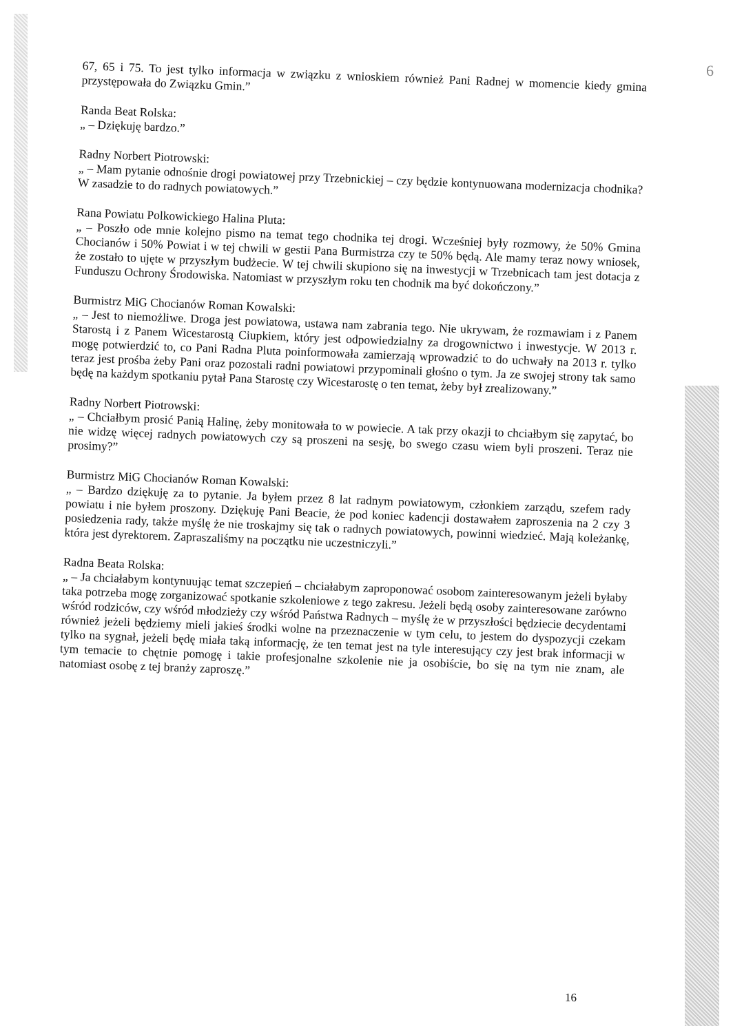6
67, 65 i 75. To jest tylko informacja w związku z wnioskiem również Pani Radnej w momencie kiedy gmina przystępowała do Związku Gmin.”
Randa Beat Rolska:
„ – Dziękuję bardzo.”
Radny Norbert Piotrowski:
„ – Mam pytanie odnośnie drogi powiatowej przy Trzebnickiej – czy będzie kontynuowana modernizacja chodnika? W zasadzie to do radnych powiatowych.”
Rana Powiatu Polkowickiego Halina Pluta:
„ – Poszło ode mnie kolejno pismo na temat tego chodnika tej drogi. Wcześniej były rozmowy, że 50% Gmina Chocianów i 50% Powiat i w tej chwili w gestii Pana Burmistrza czy te 50% będą. Ale mamy teraz nowy wniosek, że zostało to ujęte w przyszłym budżecie. W tej chwili skupiono się na inwestycji w Trzebnicach tam jest dotacja z Funduszu Ochrony Środowiska. Natomiast w przyszłym roku ten chodnik ma być dokończony.”
Burmistrz MiG Chocianów Roman Kowalski:
„ – Jest to niemożliwe. Droga jest powiatowa, ustawa nam zabrania tego. Nie ukrywam, że rozmawiam i z Panem Starostą i z Panem Wicestarostą Ciupkiem, który jest odpowiedzialny za drogownictwo i inwestycje. W 2013 r. mogę potwierdzić to, co Pani Radna Pluta poinformowała zamierzają wprowadzić to do uchwały na 2013 r. tylko teraz jest prośba żeby Pani oraz pozostali radni powiatowi przypominali głośno o tym. Ja ze swojej strony tak samo będę na każdym spotkaniu pytał Pana Starostę czy Wicestarostę o ten temat, żeby był zrealizowany.”
Radny Norbert Piotrowski:
„ – Chciałbym prosić Panią Halinę, żeby monitowała to w powiecie. A tak przy okazji to chciałbym się zapytać, bo nie widzę więcej radnych powiatowych czy są proszeni na sesję, bo swego czasu wiem byli proszeni. Teraz nie prosimy?”
Burmistrz MiG Chocianów Roman Kowalski:
„ – Bardzo dziękuję za to pytanie. Ja byłem przez 8 lat radnym powiatowym, członkiem zarządu, szefem rady powiatu i nie byłem proszony. Dziękuję Pani Beacie, że pod koniec kadencji dostawałem zaproszenia na 2 czy 3 posiedzenia rady, także myślę że nie troskajmy się tak o radnych powiatowych, powinni wiedzieć. Mają koleżankę, która jest dyrektorem. Zapraszaliśmy na początku nie uczestniczyli.”
Radna Beata Rolska:
„ – Ja chciałabym kontynuując temat szczepień – chciałabym zaproponować osobom zainteresowanym jeżeli byłaby taka potrzeba mogę zorganizować spotkanie szkoleniowe z tego zakresu. Jeżeli będą osoby zainteresowane zarówno wśród rodziców, czy wśród młodzieży czy wśród Państwa Radnych – myślę że w przyszłości będziecie decydentami również jeżeli będziemy mieli jakieś środki wolne na przeznaczenie w tym celu, to jestem do dyspozycji czekam tylko na sygnał, jeżeli będę miała taką informację, że ten temat jest na tyle interesujący czy jest brak informacji w tym temacie to chętnie pomogę i takie profesjonalne szkolenie nie ja osobiście, bo się na tym nie znam, ale natomiast osobę z tej branży zaproszę.”
16